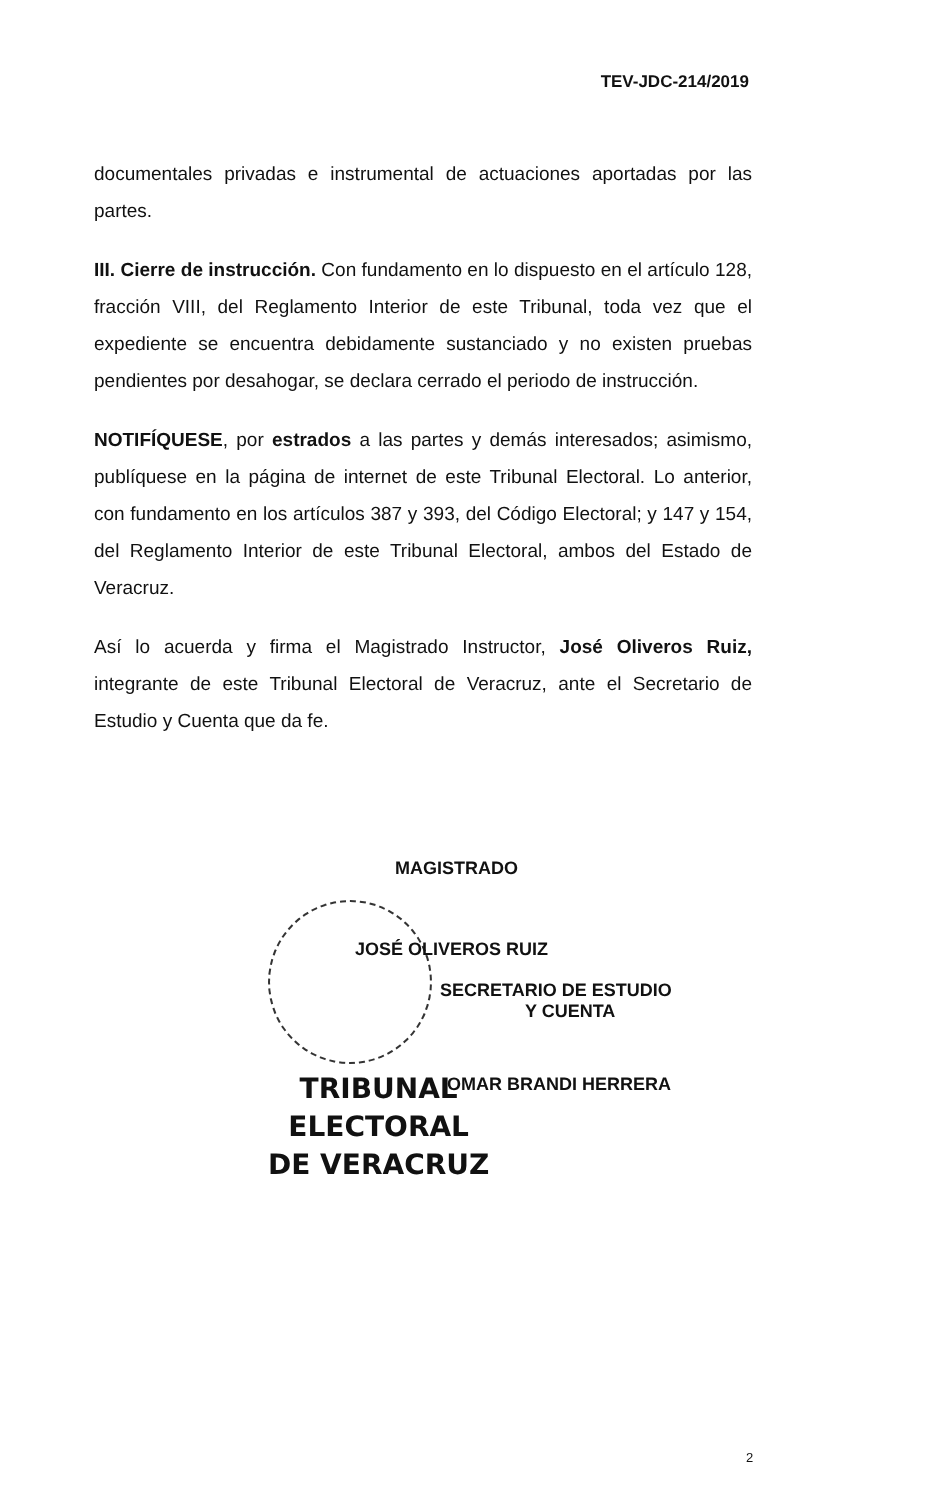TEV-JDC-214/2019
documentales privadas e instrumental de actuaciones aportadas por las partes.
III. Cierre de instrucción. Con fundamento en lo dispuesto en el artículo 128, fracción VIII, del Reglamento Interior de este Tribunal, toda vez que el expediente se encuentra debidamente sustanciado y no existen pruebas pendientes por desahogar, se declara cerrado el periodo de instrucción.
NOTIFÍQUESE, por estrados a las partes y demás interesados; asimismo, publíquese en la página de internet de este Tribunal Electoral. Lo anterior, con fundamento en los artículos 387 y 393, del Código Electoral; y 147 y 154, del Reglamento Interior de este Tribunal Electoral, ambos del Estado de Veracruz.
Así lo acuerda y firma el Magistrado Instructor, José Oliveros Ruiz, integrante de este Tribunal Electoral de Veracruz, ante el Secretario de Estudio y Cuenta que da fe.
MAGISTRADO
JOSÉ OLIVEROS RUIZ
SECRETARIO DE ESTUDIO
Y CUENTA
OMAR BRANDI HERRERA
TRIBUNAL
ELECTORAL
DE VERACRUZ
2